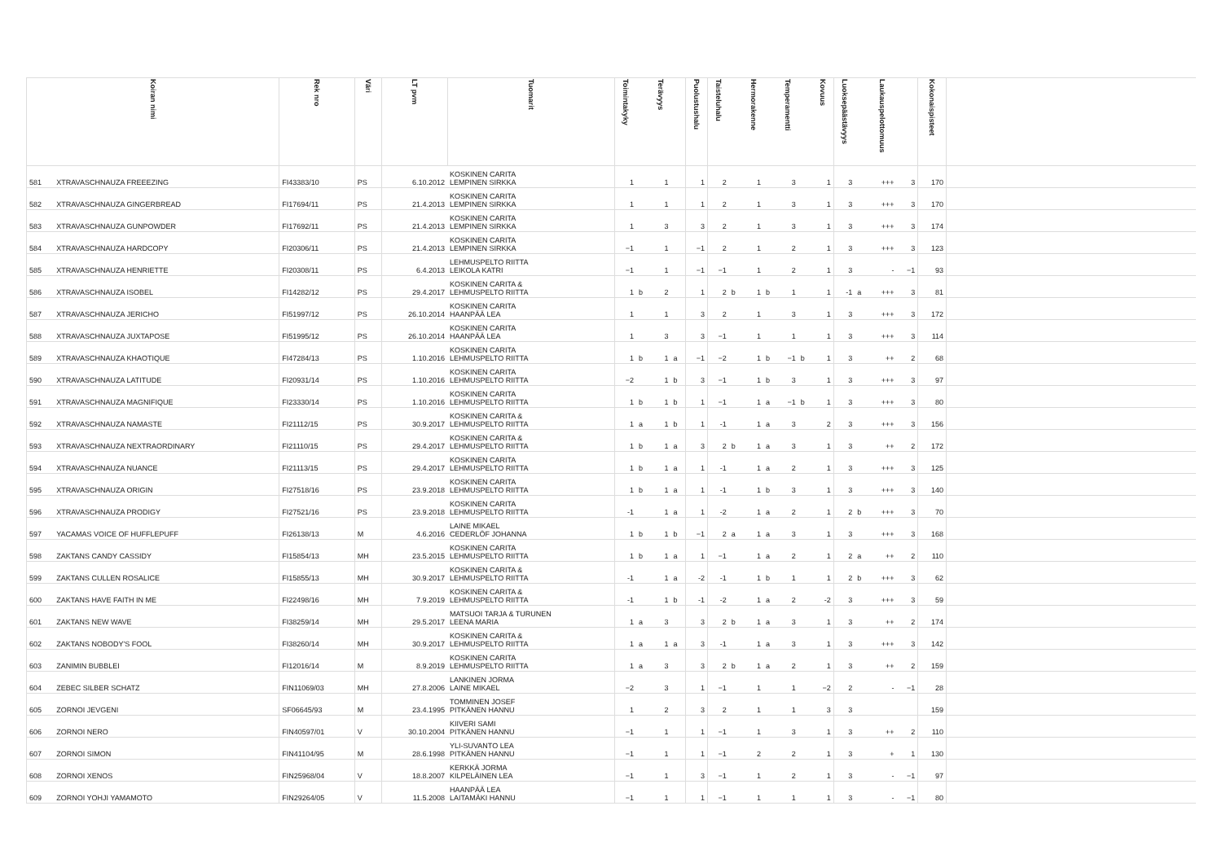| Koiran nimi | | Rek nro | Väri | LT pvm | Tuomarit | Toimintakyky | | Terävyys | | Puolustushalu | Taistelu­halu | | Hermorakenne | | Temperamentti | | Kovuus | Luoksepäästävyys | | Laukauspelottomuus | | Kokonaispisteet | |
| --- | --- | --- | --- | --- | --- | --- | --- | --- | --- | --- | --- | --- | --- | --- | --- | --- | --- | --- | --- | --- | --- | --- | --- |
| 581 | XTRAVASCHNAUZA FREEEZING | FI43383/10 | PS | 6.10.2012 | KOSKINEN CARITA LEMPINEN SIRKKA | 1 | | 1 | | 1 | 2 | | 1 | | 3 | | 1 | 3 | | +++ | 3 | 170 | |
| 582 | XTRAVASCHNAUZA GINGERBREAD | FI17694/11 | PS | 21.4.2013 | KOSKINEN CARITA LEMPINEN SIRKKA | 1 | | 1 | | 1 | 2 | | 1 | | 3 | | 1 | 3 | | +++ | 3 | 170 | |
| 583 | XTRAVASCHNAUZA GUNPOWDER | FI17692/11 | PS | 21.4.2013 | KOSKINEN CARITA LEMPINEN SIRKKA | 1 | | 3 | | 3 | 2 | | 1 | | 3 | | 1 | 3 | | +++ | 3 | 174 | |
| 584 | XTRAVASCHNAUZA HARDCOPY | FI20306/11 | PS | 21.4.2013 | KOSKINEN CARITA LEMPINEN SIRKKA | −1 | | 1 | | −1 | 2 | | 1 | | 2 | | 1 | 3 | | +++ | 3 | 123 | |
| 585 | XTRAVASCHNAUZA HENRIETTE | FI20308/11 | PS | 6.4.2013 | LEHMUSPELTO RIITTA LEIKOLA KATRI | −1 | | 1 | | −1 | −1 | | 1 | | 2 | | 1 | 3 | | - | −1 | 93 | |
| 586 | XTRAVASCHNAUZA ISOBEL | FI14282/12 | PS | 29.4.2017 | KOSKINEN CARITA & LEHMUSPELTO RIITTA | 1 | b | 2 | | 1 | 2 | b | 1 | b | 1 | | 1 | -1 | a | +++ | 3 | 81 | |
| 587 | XTRAVASCHNAUZA JERICHO | FI51997/12 | PS | 26.10.2014 | KOSKINEN CARITA HAANPÄÄ LEA | 1 | | 1 | | 3 | 2 | | 1 | | 3 | | 1 | 3 | | +++ | 3 | 172 | |
| 588 | XTRAVASCHNAUZA JUXTAPOSE | FI51995/12 | PS | 26.10.2014 | KOSKINEN CARITA HAANPÄÄ LEA | 1 | | 3 | | 3 | −1 | | 1 | | 1 | | 1 | 3 | | +++ | 3 | 114 | |
| 589 | XTRAVASCHNAUZA KHAOTIQUE | FI47284/13 | PS | 1.10.2016 | KOSKINEN CARITA LEHMUSPELTO RIITTA | 1 | b | 1 | a | −1 | −2 | | 1 | b | −1 | b | 1 | 3 | | ++ | 2 | 68 | |
| 590 | XTRAVASCHNAUZA LATITUDE | FI20931/14 | PS | 1.10.2016 | KOSKINEN CARITA LEHMUSPELTO RIITTA | −2 | | 1 | b | 3 | −1 | | 1 | b | 3 | | 1 | 3 | | +++ | 3 | 97 | |
| 591 | XTRAVASCHNAUZA MAGNIFIQUE | FI23330/14 | PS | 1.10.2016 | KOSKINEN CARITA LEHMUSPELTO RIITTA | 1 | b | 1 | b | 1 | −1 | | 1 | a | −1 | b | 1 | 3 | | +++ | 3 | 80 | |
| 592 | XTRAVASCHNAUZA NAMASTE | FI21112/15 | PS | 30.9.2017 | KOSKINEN CARITA & LEHMUSPELTO RIITTA | 1 | a | 1 | b | 1 | -1 | | 1 | a | 3 | | 2 | 3 | | +++ | 3 | 156 | |
| 593 | XTRAVASCHNAUZA NEXTRAORDINARY | FI21110/15 | PS | 29.4.2017 | KOSKINEN CARITA & LEHMUSPELTO RIITTA | 1 | b | 1 | a | 3 | 2 | b | 1 | a | 3 | | 1 | 3 | | ++ | 2 | 172 | |
| 594 | XTRAVASCHNAUZA NUANCE | FI21113/15 | PS | 29.4.2017 | KOSKINEN CARITA LEHMUSPELTO RIITTA | 1 | b | 1 | a | 1 | -1 | | 1 | a | 2 | | 1 | 3 | | +++ | 3 | 125 | |
| 595 | XTRAVASCHNAUZA ORIGIN | FI27518/16 | PS | 23.9.2018 | KOSKINEN CARITA LEHMUSPELTO RIITTA | 1 | b | 1 | a | 1 | -1 | | 1 | b | 3 | | 1 | 3 | | +++ | 3 | 140 | |
| 596 | XTRAVASCHNAUZA PRODIGY | FI27521/16 | PS | 23.9.2018 | KOSKINEN CARITA LEHMUSPELTO RIITTA | -1 | | 1 | a | 1 | -2 | | 1 | a | 2 | | 1 | 2 | b | +++ | 3 | 70 | |
| 597 | YACAMAS VOICE OF HUFFLEPUFF | FI26138/13 | M | 4.6.2016 | LAINE MIKAEL CEDERLÖF JOHANNA | 1 | b | 1 | b | −1 | 2 | a | 1 | a | 3 | | 1 | 3 | | +++ | 3 | 168 | |
| 598 | ZAKTANS CANDY CASSIDY | FI15854/13 | MH | 23.5.2015 | KOSKINEN CARITA LEHMUSPELTO RIITTA | 1 | b | 1 | a | 1 | −1 | | 1 | a | 2 | | 1 | 2 | a | ++ | 2 | 110 | |
| 599 | ZAKTANS CULLEN ROSALICE | FI15855/13 | MH | 30.9.2017 | KOSKINEN CARITA & LEHMUSPELTO RIITTA | -1 | | 1 | a | -2 | -1 | | 1 | b | 1 | | 1 | 2 | b | +++ | 3 | 62 | |
| 600 | ZAKTANS HAVE FAITH IN ME | FI22498/16 | MH | 7.9.2019 | KOSKINEN CARITA & LEHMUSPELTO RIITTA | -1 | | 1 | b | -1 | -2 | | 1 | a | 2 | | -2 | 3 | | +++ | 3 | 59 | |
| 601 | ZAKTANS NEW WAVE | FI38259/14 | MH | 29.5.2017 | MATSUOI TARJA & TURUNEN LEENA MARIA | 1 | a | 3 | | 3 | 2 | b | 1 | a | 3 | | 1 | 3 | | ++ | 2 | 174 | |
| 602 | ZAKTANS NOBODY'S FOOL | FI38260/14 | MH | 30.9.2017 | KOSKINEN CARITA & LEHMUSPELTO RIITTA | 1 | a | 1 | a | 3 | -1 | | 1 | a | 3 | | 1 | 3 | | +++ | 3 | 142 | |
| 603 | ZANIMIN BUBBLEI | FI12016/14 | M | 8.9.2019 | KOSKINEN CARITA LEHMUSPELTO RIITTA | 1 | a | 3 | | 3 | 2 | b | 1 | a | 2 | | 1 | 3 | | ++ | 2 | 159 | |
| 604 | ZEBEC SILBER SCHATZ | FIN11069/03 | MH | 27.8.2006 | LANKINEN JORMA LAINE MIKAEL | −2 | | 3 | | 1 | −1 | | 1 | | 1 | | −2 | 2 | | - | −1 | 28 | |
| 605 | ZORNOI JEVGENI | SF06645/93 | M | 23.4.1995 | TOMMINEN JOSEF PITKÄNEN HANNU | 1 | | 2 | | 3 | 2 | | 1 | | 1 | | 3 | 3 | | | | 159 | |
| 606 | ZORNOI NERO | FIN40597/01 | V | 30.10.2004 | KIIVERI SAMI PITKÄNEN HANNU | −1 | | 1 | | 1 | −1 | | 1 | | 3 | | 1 | 3 | | ++ | 2 | 110 | |
| 607 | ZORNOI SIMON | FIN41104/95 | M | 28.6.1998 | YLI-SUVANTO LEA PITKÄNEN HANNU | −1 | | 1 | | 1 | −1 | | 2 | | 2 | | 1 | 3 | | + | 1 | 130 | |
| 608 | ZORNOI XENOS | FIN25968/04 | V | 18.8.2007 | KERKKÄ JORMA KILPELÄINEN LEA | −1 | | 1 | | 3 | −1 | | 1 | | 2 | | 1 | 3 | | - | −1 | 97 | |
| 609 | ZORNOI YOHJI YAMAMOTO | FIN29264/05 | V | 11.5.2008 | HAANPÄÄ LEA LAITAMÄKI HANNU | −1 | | 1 | | 1 | −1 | | 1 | | 1 | | 1 | 3 | | - | −1 | 80 | |